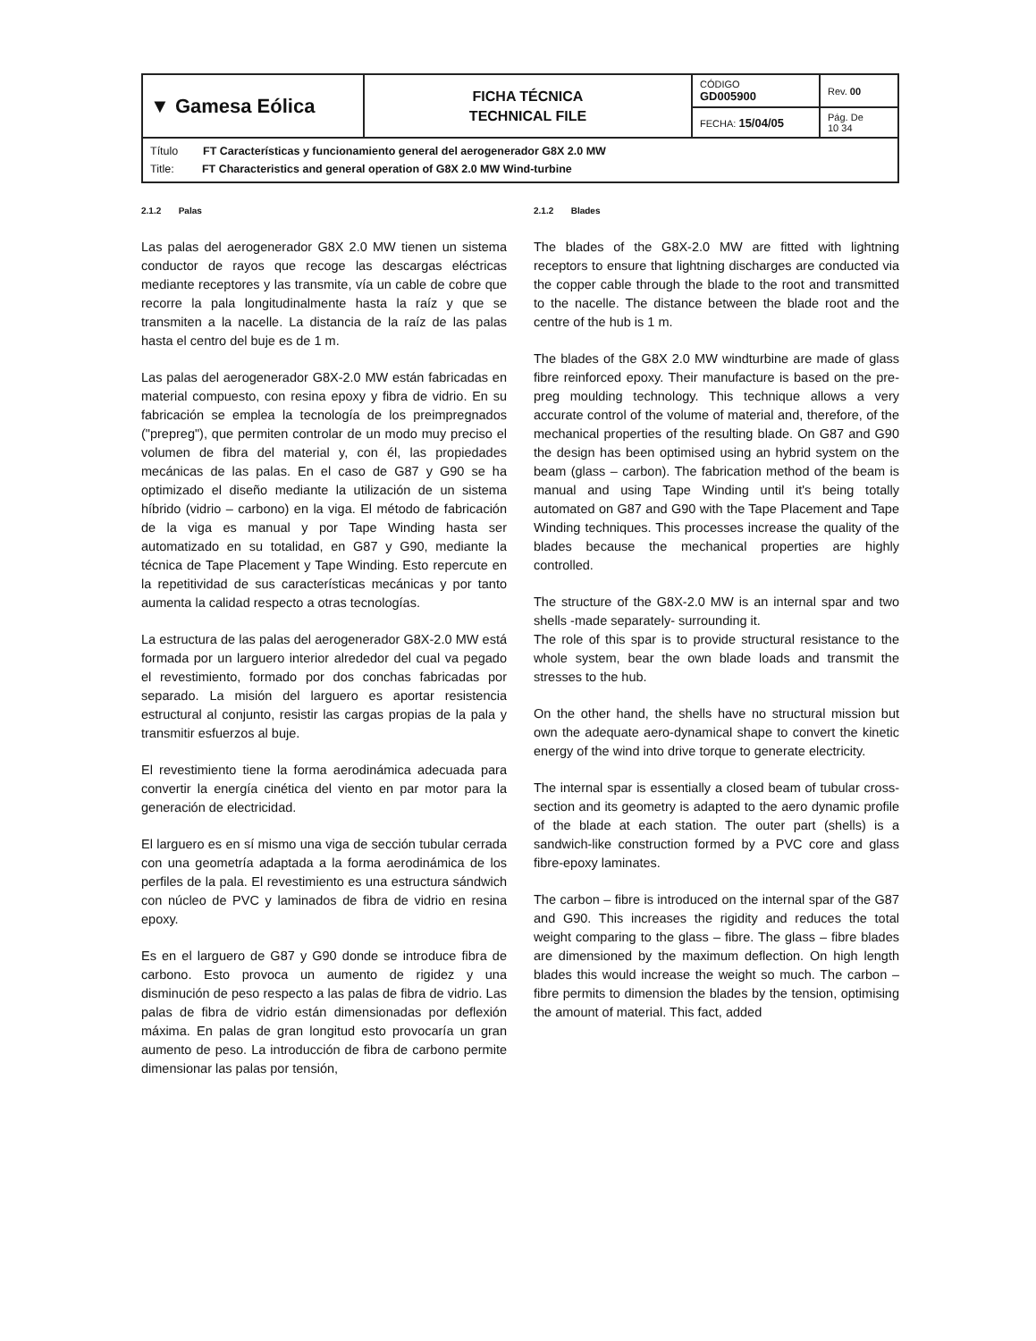| ▼ Gamesa Eólica | FICHA TÉCNICA TECHNICAL FILE | CÓDIGO GD005900 | Rev. 00 |
| | | FECHA: 15/04/05 | Pág. De 10 34 |
| Título FT Características y funcionamiento general del aerogenerador G8X 2.0 MW Title: FT Characteristics and general operation of G8X 2.0 MW Wind-turbine | | | |
2.1.2 Palas
Las palas del aerogenerador G8X 2.0 MW tienen un sistema conductor de rayos que recoge las descargas eléctricas mediante receptores y las transmite, vía un cable de cobre que recorre la pala longitudinalmente hasta la raíz y que se transmiten a la nacelle. La distancia de la raíz de las palas hasta el centro del buje es de 1 m.
Las palas del aerogenerador G8X-2.0 MW están fabricadas en material compuesto, con resina epoxy y fibra de vidrio. En su fabricación se emplea la tecnología de los preimpregnados ("prepreg"), que permiten controlar de un modo muy preciso el volumen de fibra del material y, con él, las propiedades mecánicas de las palas. En el caso de G87 y G90 se ha optimizado el diseño mediante la utilización de un sistema híbrido (vidrio – carbono) en la viga. El método de fabricación de la viga es manual y por Tape Winding hasta ser automatizado en su totalidad, en G87 y G90, mediante la técnica de Tape Placement y Tape Winding. Esto repercute en la repetitividad de sus características mecánicas y por tanto aumenta la calidad respecto a otras tecnologías.
La estructura de las palas del aerogenerador G8X-2.0 MW está formada por un larguero interior alrededor del cual va pegado el revestimiento, formado por dos conchas fabricadas por separado. La misión del larguero es aportar resistencia estructural al conjunto, resistir las cargas propias de la pala y transmitir esfuerzos al buje.
El revestimiento tiene la forma aerodinámica adecuada para convertir la energía cinética del viento en par motor para la generación de electricidad.
El larguero es en sí mismo una viga de sección tubular cerrada con una geometría adaptada a la forma aerodinámica de los perfiles de la pala. El revestimiento es una estructura sándwich con núcleo de PVC y laminados de fibra de vidrio en resina epoxy.
Es en el larguero de G87 y G90 donde se introduce fibra de carbono. Esto provoca un aumento de rigidez y una disminución de peso respecto a las palas de fibra de vidrio. Las palas de fibra de vidrio están dimensionadas por deflexión máxima. En palas de gran longitud esto provocaría un gran aumento de peso. La introducción de fibra de carbono permite dimensionar las palas por tensión,
2.1.2 Blades
The blades of the G8X-2.0 MW are fitted with lightning receptors to ensure that lightning discharges are conducted via the copper cable through the blade to the root and transmitted to the nacelle. The distance between the blade root and the centre of the hub is 1 m.
The blades of the G8X 2.0 MW windturbine are made of glass fibre reinforced epoxy. Their manufacture is based on the pre-preg moulding technology. This technique allows a very accurate control of the volume of material and, therefore, of the mechanical properties of the resulting blade. On G87 and G90 the design has been optimised using an hybrid system on the beam (glass – carbon). The fabrication method of the beam is manual and using Tape Winding until it's being totally automated on G87 and G90 with the Tape Placement and Tape Winding techniques. This processes increase the quality of the blades because the mechanical properties are highly controlled.
The structure of the G8X-2.0 MW is an internal spar and two shells -made separately- surrounding it.
The role of this spar is to provide structural resistance to the whole system, bear the own blade loads and transmit the stresses to the hub.
On the other hand, the shells have no structural mission but own the adequate aero-dynamical shape to convert the kinetic energy of the wind into drive torque to generate electricity.
The internal spar is essentially a closed beam of tubular cross-section and its geometry is adapted to the aero dynamic profile of the blade at each station. The outer part (shells) is a sandwich-like construction formed by a PVC core and glass fibre-epoxy laminates.
The carbon – fibre is introduced on the internal spar of the G87 and G90. This increases the rigidity and reduces the total weight comparing to the glass – fibre. The glass – fibre blades are dimensioned by the maximum deflection. On high length blades this would increase the weight so much. The carbon – fibre permits to dimension the blades by the tension, optimising the amount of material. This fact, added